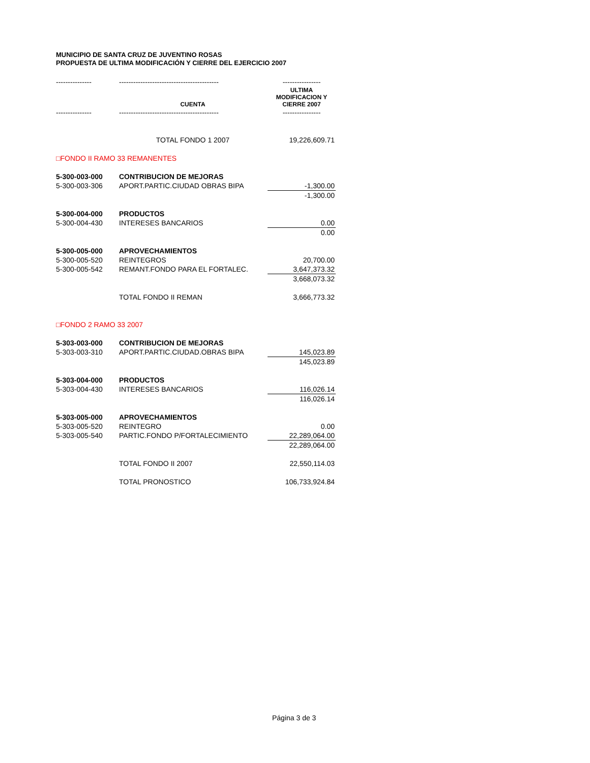MUNICIPIO DE SANTA CRUZ DE JUVENTINO ROSAS
PROPUESTA DE ULTIMA MODIFICACIÓN Y CIERRE DEL EJERCICIO 2007
| --------------- | ------------------------------------------ | ---------------- |
| | CUENTA | ULTIMA MODIFICACION Y CIERRE 2007 |
| --------------- | ------------------------------------------ | ---------------- |
| | TOTAL FONDO 1 2007 | 19,226,609.71 |
| □FONDO II RAMO 33 REMANENTES | | |
| 5-300-003-000 | CONTRIBUCION DE MEJORAS | |
| 5-300-003-306 | APORT.PARTIC.CIUDAD OBRAS BIPA | -1,300.00 |
| | | -1,300.00 |
| 5-300-004-000 | PRODUCTOS | |
| 5-300-004-430 | INTERESES BANCARIOS | 0.00 |
| | | 0.00 |
| 5-300-005-000 | APROVECHAMIENTOS | |
| 5-300-005-520 | REINTEGROS | 20,700.00 |
| 5-300-005-542 | REMANT.FONDO PARA EL FORTALEC. | 3,647,373.32 |
| | | 3,668,073.32 |
| | TOTAL FONDO II REMAN | 3,666,773.32 |
| □FONDO 2 RAMO 33 2007 | | |
| 5-303-003-000 | CONTRIBUCION DE MEJORAS | |
| 5-303-003-310 | APORT.PARTIC.CIUDAD.OBRAS BIPA | 145,023.89 |
| | | 145,023.89 |
| 5-303-004-000 | PRODUCTOS | |
| 5-303-004-430 | INTERESES BANCARIOS | 116,026.14 |
| | | 116,026.14 |
| 5-303-005-000 | APROVECHAMIENTOS | |
| 5-303-005-520 | REINTEGRO | 0.00 |
| 5-303-005-540 | PARTIC.FONDO P/FORTALECIMIENTO | 22,289,064.00 |
| | | 22,289,064.00 |
| | TOTAL FONDO II 2007 | 22,550,114.03 |
| | TOTAL PRONOSTICO | 106,733,924.84 |
Página 3 de 3